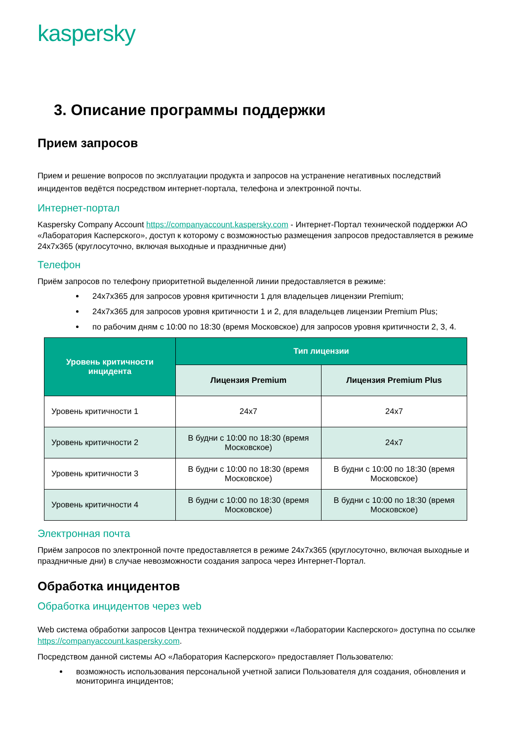kaspersky
3. Описание программы поддержки
Прием запросов
Прием и решение вопросов по эксплуатации продукта и запросов на устранение негативных последствий инцидентов ведётся посредством интернет-портала, телефона и электронной почты.
Интернет-портал
Kaspersky Company Account https://companyaccount.kaspersky.com - Интернет-Портал технической поддержки АО «Лаборатория Касперского», доступ к которому с возможностью размещения запросов предоставляется в режиме 24x7x365 (круглосуточно, включая выходные и праздничные дни)
Телефон
Приём запросов по телефону приоритетной выделенной линии предоставляется в режиме:
24x7x365 для запросов уровня критичности 1 для владельцев лицензии Premium;
24x7x365 для запросов уровня критичности 1 и 2, для владельцев лицензии Premium Plus;
по рабочим дням с 10:00 по 18:30 (время Московское) для запросов уровня критичности 2, 3, 4.
| Уровень критичности инцидента | Тип лицензии | |
| --- | --- | --- |
| | Лицензия Premium | Лицензия Premium Plus |
| Уровень критичности 1 | 24x7 | 24x7 |
| Уровень критичности 2 | В будни с 10:00 по 18:30 (время Московское) | 24x7 |
| Уровень критичности 3 | В будни с 10:00 по 18:30 (время Московское) | В будни с 10:00 по 18:30 (время Московское) |
| Уровень критичности 4 | В будни с 10:00 по 18:30 (время Московское) | В будни с 10:00 по 18:30 (время Московское) |
Электронная почта
Приём запросов по электронной почте предоставляется в режиме 24x7x365 (круглосуточно, включая выходные и праздничные дни) в случае невозможности создания запроса через Интернет-Портал.
Обработка инцидентов
Обработка инцидентов через web
Web система обработки запросов Центра технической поддержки «Лаборатории Касперского» доступна по ссылке https://companyaccount.kaspersky.com.
Посредством данной системы АО «Лаборатория Касперского» предоставляет Пользователю:
возможность использования персональной учетной записи Пользователя для создания, обновления и мониторинга инцидентов;